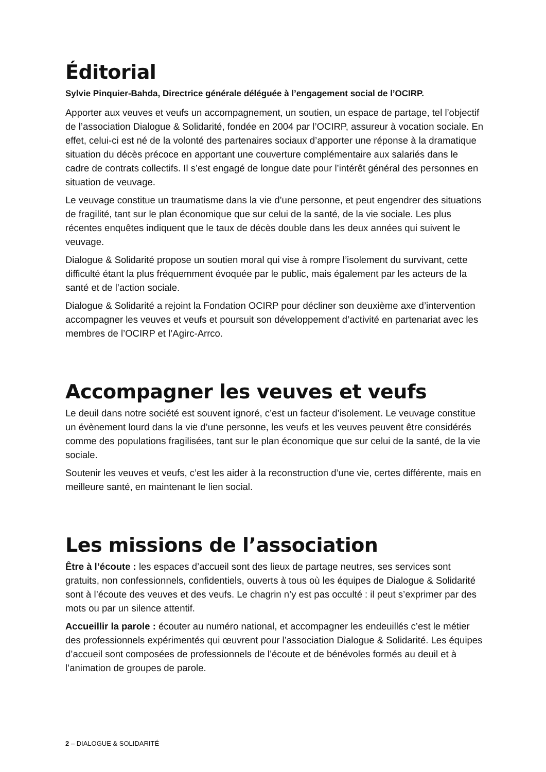Éditorial
Sylvie Pinquier-Bahda, Directrice générale déléguée à l’engagement social de l’OCIRP.
Apporter aux veuves et veufs un accompagnement, un soutien, un espace de partage, tel l’objectif de l’association Dialogue & Solidarité, fondée en 2004 par l’OCIRP, assureur à vocation sociale. En effet, celui-ci est né de la volonté des partenaires sociaux d’apporter une réponse à la dramatique situation du décès précoce en apportant une couverture complémentaire aux salariés dans le cadre de contrats collectifs. Il s’est engagé de longue date pour l’intérêt général des personnes en situation de veuvage.
Le veuvage constitue un traumatisme dans la vie d’une personne, et peut engendrer des situations de fragilité, tant sur le plan économique que sur celui de la santé, de la vie sociale. Les plus récentes enquêtes indiquent que le taux de décès double dans les deux années qui suivent le veuvage.
Dialogue & Solidarité propose un soutien moral qui vise à rompre l’isolement du survivant, cette difficulté étant la plus fréquemment évoquée par le public, mais également par les acteurs de la santé et de l’action sociale.
Dialogue & Solidarité a rejoint la Fondation OCIRP pour décliner son deuxième axe d’intervention accompagner les veuves et veufs et poursuit son développement d’activité en partenariat avec les membres de l’OCIRP et l’Agirc-Arrco.
Accompagner les veuves et veufs
Le deuil dans notre société est souvent ignoré, c’est un facteur d’isolement. Le veuvage constitue un évènement lourd dans la vie d’une personne, les veufs et les veuves peuvent être considérés comme des populations fragilisées, tant sur le plan économique que sur celui de la santé, de la vie sociale.
Soutenir les veuves et veufs, c’est les aider à la reconstruction d’une vie, certes différente, mais en meilleure santé, en maintenant le lien social.
Les missions de l’association
Être à l’écoute : les espaces d’accueil sont des lieux de partage neutres, ses services sont gratuits, non confessionnels, confidentiels, ouverts à tous où les équipes de Dialogue & Solidarité sont à l’écoute des veuves et des veufs. Le chagrin n’y est pas occulté : il peut s’exprimer par des mots ou par un silence attentif.
Accueillir la parole : écouter au numéro national, et accompagner les endeuillés c’est le métier des professionnels expérimentés qui œuvrent pour l’association Dialogue & Solidarité. Les équipes d’accueil sont composées de professionnels de l’écoute et de bénévoles formés au deuil et à l’animation de groupes de parole.
2 – DIALOGUE & SOLIDARITÉ